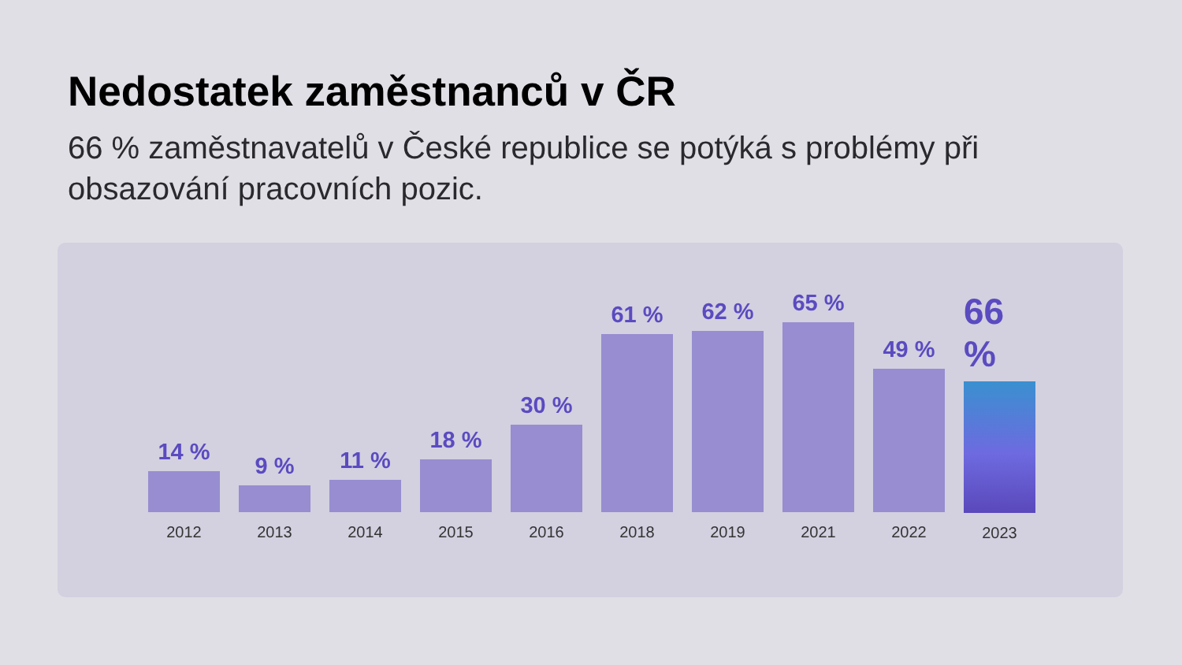Nedostatek zaměstnanců v ČR
66 % zaměstnavatelů v České republice se potýká s problémy při obsazování pracovních pozic.
14 %
2012
9 %
2013
11 %
2014
18 %
2015
30 %
2016
61 %
2018
62 %
2019
65 %
2021
49 %
2022
66 %
2023